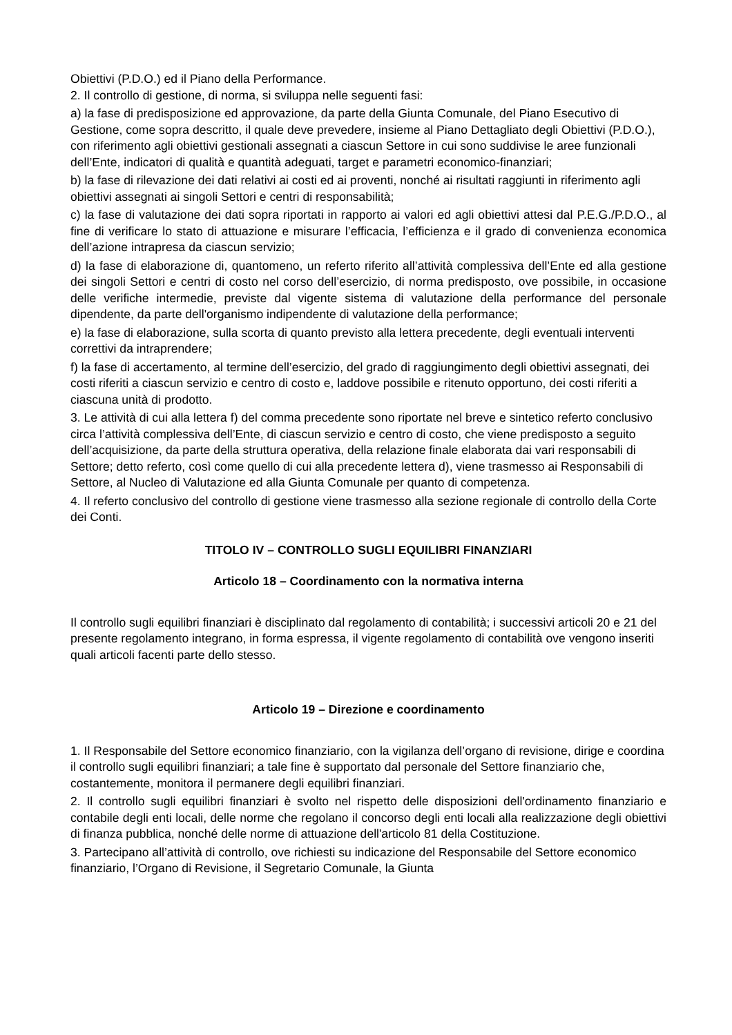Obiettivi (P.D.O.) ed il Piano della Performance.
2. Il controllo di gestione, di norma, si sviluppa nelle seguenti fasi:
a) la fase di predisposizione ed approvazione, da parte della Giunta Comunale, del Piano Esecutivo di Gestione, come sopra descritto, il quale deve prevedere, insieme al Piano Dettagliato degli Obiettivi (P.D.O.), con riferimento agli obiettivi gestionali assegnati a ciascun Settore in cui sono suddivise le aree funzionali dell’Ente, indicatori di qualità e quantità adeguati, target e parametri economico-finanziari;
b) la fase di rilevazione dei dati relativi ai costi ed ai proventi, nonché ai risultati raggiunti in riferimento agli obiettivi assegnati ai singoli Settori e centri di responsabilità;
c) la fase di valutazione dei dati sopra riportati in rapporto ai valori ed agli obiettivi attesi dal P.E.G./P.D.O., al fine di verificare lo stato di attuazione e misurare l’efficacia, l’efficienza e il grado di convenienza economica dell’azione intrapresa da ciascun servizio;
d) la fase di elaborazione di, quantomeno, un referto riferito all’attività complessiva dell’Ente ed alla gestione dei singoli Settori e centri di costo nel corso dell’esercizio, di norma predisposto, ove possibile, in occasione delle verifiche intermedie, previste dal vigente sistema di valutazione della performance del personale dipendente, da parte dell'organismo indipendente di valutazione della performance;
e) la fase di elaborazione, sulla scorta di quanto previsto alla lettera precedente, degli eventuali interventi correttivi da intraprendere;
f) la fase di accertamento, al termine dell’esercizio, del grado di raggiungimento degli obiettivi assegnati, dei costi riferiti a ciascun servizio e centro di costo e, laddove possibile e ritenuto opportuno, dei costi riferiti a ciascuna unità di prodotto.
3. Le attività di cui alla lettera f) del comma precedente sono riportate nel breve e sintetico referto conclusivo circa l’attività complessiva dell’Ente, di ciascun servizio e centro di costo, che viene predisposto a seguito dell’acquisizione, da parte della struttura operativa, della relazione finale elaborata dai vari responsabili di Settore; detto referto, così come quello di cui alla precedente lettera d), viene trasmesso ai Responsabili di Settore, al Nucleo di Valutazione ed alla Giunta Comunale per quanto di competenza.
4. Il referto conclusivo del controllo di gestione viene trasmesso alla sezione regionale di controllo della Corte dei Conti.
TITOLO IV – CONTROLLO SUGLI EQUILIBRI FINANZIARI
Articolo 18 – Coordinamento con la normativa interna
Il controllo sugli equilibri finanziari è disciplinato dal regolamento di contabilità; i successivi articoli 20 e 21 del presente regolamento integrano, in forma espressa, il vigente regolamento di contabilità ove vengono inseriti quali articoli facenti parte dello stesso.
Articolo 19 – Direzione e coordinamento
1. Il Responsabile del Settore economico finanziario, con la vigilanza dell’organo di revisione, dirige e coordina il controllo sugli equilibri finanziari; a tale fine è supportato dal personale del Settore finanziario che, costantemente, monitora il permanere degli equilibri finanziari.
2. Il controllo sugli equilibri finanziari è svolto nel rispetto delle disposizioni dell'ordinamento finanziario e contabile degli enti locali, delle norme che regolano il concorso degli enti locali alla realizzazione degli obiettivi di finanza pubblica, nonché delle norme di attuazione dell'articolo 81 della Costituzione.
3. Partecipano all’attività di controllo, ove richiesti su indicazione del Responsabile del Settore economico finanziario, l’Organo di Revisione, il Segretario Comunale, la Giunta